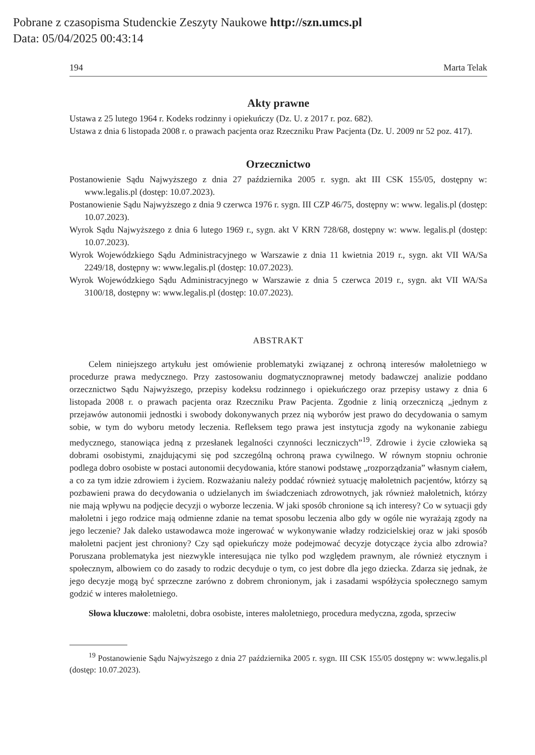Pobrane z czasopisma Studenckie Zeszyty Naukowe http://szn.umcs.pl
Data: 05/04/2025 00:43:14
194 Marta Telak
Akty prawne
Ustawa z 25 lutego 1964 r. Kodeks rodzinny i opiekuńczy (Dz. U. z 2017 r. poz. 682).
Ustawa z dnia 6 listopada 2008 r. o prawach pacjenta oraz Rzeczniku Praw Pacjenta (Dz. U. 2009 nr 52 poz. 417).
Orzecznictwo
Postanowienie Sądu Najwyższego z dnia 27 października 2005 r. sygn. akt III CSK 155/05, dostępny w: www.legalis.pl (dostęp: 10.07.2023).
Postanowienie Sądu Najwyższego z dnia 9 czerwca 1976 r. sygn. III CZP 46/75, dostępny w: www. legalis.pl (dostęp: 10.07.2023).
Wyrok Sądu Najwyższego z dnia 6 lutego 1969 r., sygn. akt V KRN 728/68, dostępny w: www. legalis.pl (dostęp: 10.07.2023).
Wyrok Wojewódzkiego Sądu Administracyjnego w Warszawie z dnia 11 kwietnia 2019 r., sygn. akt VII WA/Sa 2249/18, dostępny w: www.legalis.pl (dostęp: 10.07.2023).
Wyrok Wojewódzkiego Sądu Administracyjnego w Warszawie z dnia 5 czerwca 2019 r., sygn. akt VII WA/Sa 3100/18, dostępny w: www.legalis.pl (dostęp: 10.07.2023).
ABSTRAKT
Celem niniejszego artykułu jest omówienie problematyki związanej z ochroną interesów małoletniego w procedurze prawa medycznego. Przy zastosowaniu dogmatycznoprawnej metody badawczej analizie poddano orzecznictwo Sądu Najwyższego, przepisy kodeksu rodzinnego i opiekuńczego oraz przepisy ustawy z dnia 6 listopada 2008 r. o prawach pacjenta oraz Rzeczniku Praw Pacjenta. Zgodnie z linią orzeczniczą „jednym z przejawów autonomii jednostki i swobody dokonywanych przez nią wyborów jest prawo do decydowania o samym sobie, w tym do wyboru metody leczenia. Refleksem tego prawa jest instytucja zgody na wykonanie zabiegu medycznego, stanowiąca jedną z przesłanek legalności czynności leczniczych”<sup>19</sup>. Zdrowie i życie człowieka są dobrami osobistymi, znajdującymi się pod szczególną ochroną prawa cywilnego. W równym stopniu ochronie podlega dobro osobiste w postaci autonomii decydowania, które stanowi podstawę „rozporządzania” własnym ciałem, a co za tym idzie zdrowiem i życiem. Rozważaniu należy poddać również sytuację małoletnich pacjentów, którzy są pozbawieni prawa do decydowania o udzielanych im świadczeniach zdrowotnych, jak również małoletnich, którzy nie mają wpływu na podjęcie decyzji o wyborze leczenia. W jaki sposób chronione są ich interesy? Co w sytuacji gdy małoletni i jego rodzice mają odmienne zdanie na temat sposobu leczenia albo gdy w ogóle nie wyrażają zgody na jego leczenie? Jak daleko ustawodawca może ingerować w wykonywanie władzy rodzicielskiej oraz w jaki sposób małoletni pacjent jest chroniony? Czy sąd opiekuńczy może podejmować decyzje dotyczące życia albo zdrowia? Poruszana problematyka jest niezwykle interesująca nie tylko pod względem prawnym, ale również etycznym i społecznym, albowiem co do zasady to rodzic decyduje o tym, co jest dobre dla jego dziecka. Zdarza się jednak, że jego decyzje mogą być sprzeczne zarówno z dobrem chronionym, jak i zasadami współżycia społecznego samym godzić w interes małoletniego.
Słowa kluczowe: małoletni, dobra osobiste, interes małoletniego, procedura medyczna, zgoda, sprzeciw
<sup>19</sup> Postanowienie Sądu Najwyższego z dnia 27 października 2005 r. sygn. III CSK 155/05 dostępny w: www.legalis.pl (dostęp: 10.07.2023).